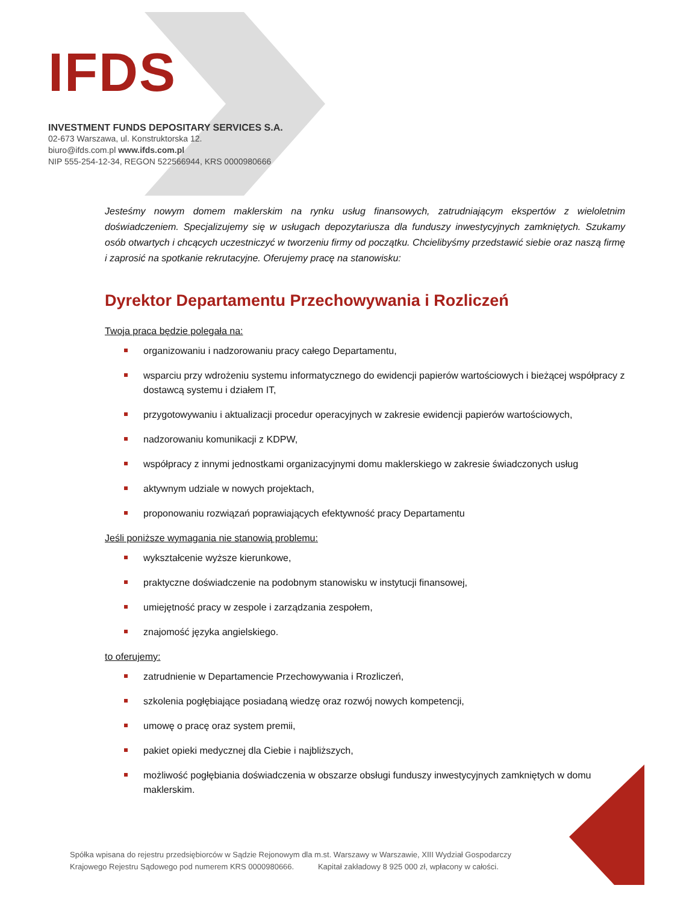IFDS
INVESTMENT FUNDS DEPOSITARY SERVICES S.A.
02-673 Warszawa, ul. Konstruktorska 12.
biuro@ifds.com.pl www.ifds.com.pl
NIP 555-254-12-34, REGON 522566944, KRS 0000980666
Jesteśmy nowym domem maklerskim na rynku usług finansowych, zatrudniającym ekspertów z wieloletnim doświadczeniem. Specjalizujemy się w usługach depozytariusza dla funduszy inwestycyjnych zamkniętych. Szukamy osób otwartych i chcących uczestniczyć w tworzeniu firmy od początku. Chcielibyśmy przedstawić siebie oraz naszą firmę i zaprosić na spotkanie rekrutacyjne. Oferujemy pracę na stanowisku:
Dyrektor Departamentu Przechowywania i Rozliczeń
Twoja praca będzie polegała na:
organizowaniu i nadzorowaniu pracy całego Departamentu,
wsparciu przy wdrożeniu systemu informatycznego do ewidencji papierów wartościowych i bieżącej współpracy z dostawcą systemu i działem IT,
przygotowywaniu i aktualizacji procedur operacyjnych w zakresie ewidencji papierów wartościowych,
nadzorowaniu komunikacji z KDPW,
współpracy z innymi jednostkami organizacyjnymi domu maklerskiego w zakresie świadczonych usług
aktywnym udziale w nowych projektach,
proponowaniu rozwiązań poprawiających efektywność pracy Departamentu
Jeśli poniższe wymagania nie stanowią problemu:
wykształcenie wyższe kierunkowe,
praktyczne doświadczenie na podobnym stanowisku w instytucji finansowej,
umiejętność pracy w zespole i zarządzania zespołem,
znajomość języka angielskiego.
to oferujemy:
zatrudnienie w Departamencie Przechowywania i Rrozliczeń,
szkolenia pogłębiające posiadaną wiedzę oraz rozwój nowych kompetencji,
umowę o pracę oraz system premii,
pakiet opieki medycznej dla Ciebie i najbliższych,
możliwość pogłębiania doświadczenia w obszarze obsługi funduszy inwestycyjnych zamkniętych w domu maklerskim.
Spółka wpisana do rejestru przedsiębiorców w Sądzie Rejonowym dla m.st. Warszawy w Warszawie, XIII Wydział Gospodarczy
Krajowego Rejestru Sądowego pod numerem KRS 0000980666. Kapitał zakładowy 8 925 000 zł, wpłacony w całości.